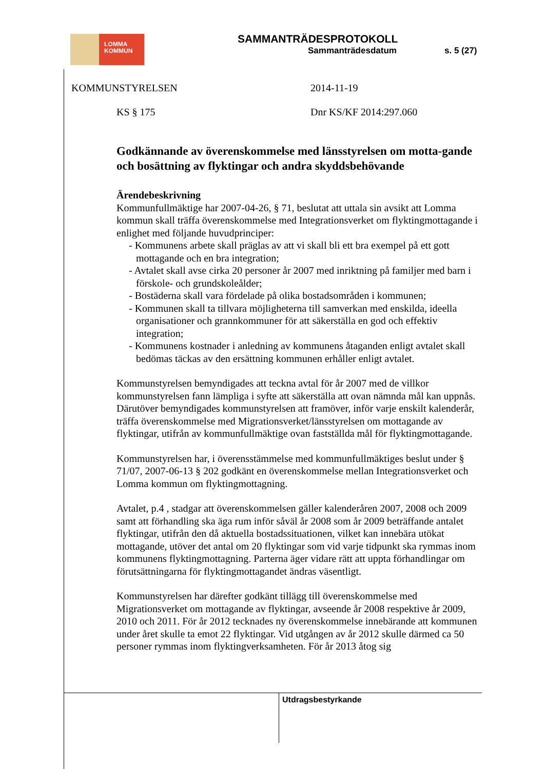LOMMA
KOMMUN
SAMMANTRÄDESPROTOKOLL
Sammanträdesdatum s. 5 (27)
KOMMUNSTYRELSEN 2014-11-19
KS § 175 Dnr KS/KF 2014:297.060
Godkännande av överenskommelse med länsstyrelsen om motta-gande och bosättning av flyktingar och andra skyddsbehövande
Ärendebeskrivning
Kommunfullmäktige har 2007-04-26, § 71, beslutat att uttala sin avsikt att Lomma kommun skall träffa överenskommelse med Integrationsverket om flyktingmottagande i enlighet med följande huvudprinciper:
- Kommunens arbete skall präglas av att vi skall bli ett bra exempel på ett gott mottagande och en bra integration;
- Avtalet skall avse cirka 20 personer år 2007 med inriktning på familjer med barn i förskole- och grundskoleålder;
- Bostäderna skall vara fördelade på olika bostadsområden i kommunen;
- Kommunen skall ta tillvara möjligheterna till samverkan med enskilda, ideella organisationer och grannkommuner för att säkerställa en god och effektiv integration;
- Kommunens kostnader i anledning av kommunens åtaganden enligt avtalet skall bedömas täckas av den ersättning kommunen erhåller enligt avtalet.
Kommunstyrelsen bemyndigades att teckna avtal för år 2007 med de villkor kommunstyrelsen fann lämpliga i syfte att säkerställa att ovan nämnda mål kan uppnås. Därutöver bemyndigades kommunstyrelsen att framöver, inför varje enskilt kalenderår, träffa överenskommelse med Migrationsverket/länsstyrelsen om mottagande av flyktingar, utifrån av kommunfullmäktige ovan fastställda mål för flyktingmottagande.
Kommunstyrelsen har, i överensstämmelse med kommunfullmäktiges beslut under § 71/07, 2007-06-13 § 202 godkänt en överenskommelse mellan Integrationsverket och Lomma kommun om flyktingmottagning.
Avtalet, p.4 , stadgar att överenskommelsen gäller kalenderåren 2007, 2008 och 2009 samt att förhandling ska äga rum inför såväl år 2008 som år 2009 beträffande antalet flyktingar, utifrån den då aktuella bostadssituationen, vilket kan innebära utökat mottagande, utöver det antal om 20 flyktingar som vid varje tidpunkt ska rymmas inom kommunens flyktingmottagning. Parterna äger vidare rätt att uppta förhandlingar om förutsättningarna för flyktingmottagandet ändras väsentligt.
Kommunstyrelsen har därefter godkänt tillägg till överenskommelse med Migrationsverket om mottagande av flyktingar, avseende år 2008 respektive år 2009, 2010 och 2011. För år 2012 tecknades ny överenskommelse innebärande att kommunen under året skulle ta emot 22 flyktingar. Vid utgången av år 2012 skulle därmed ca 50 personer rymmas inom flyktingverksamheten. För år 2013 åtog sig
Utdragsbestyrkande